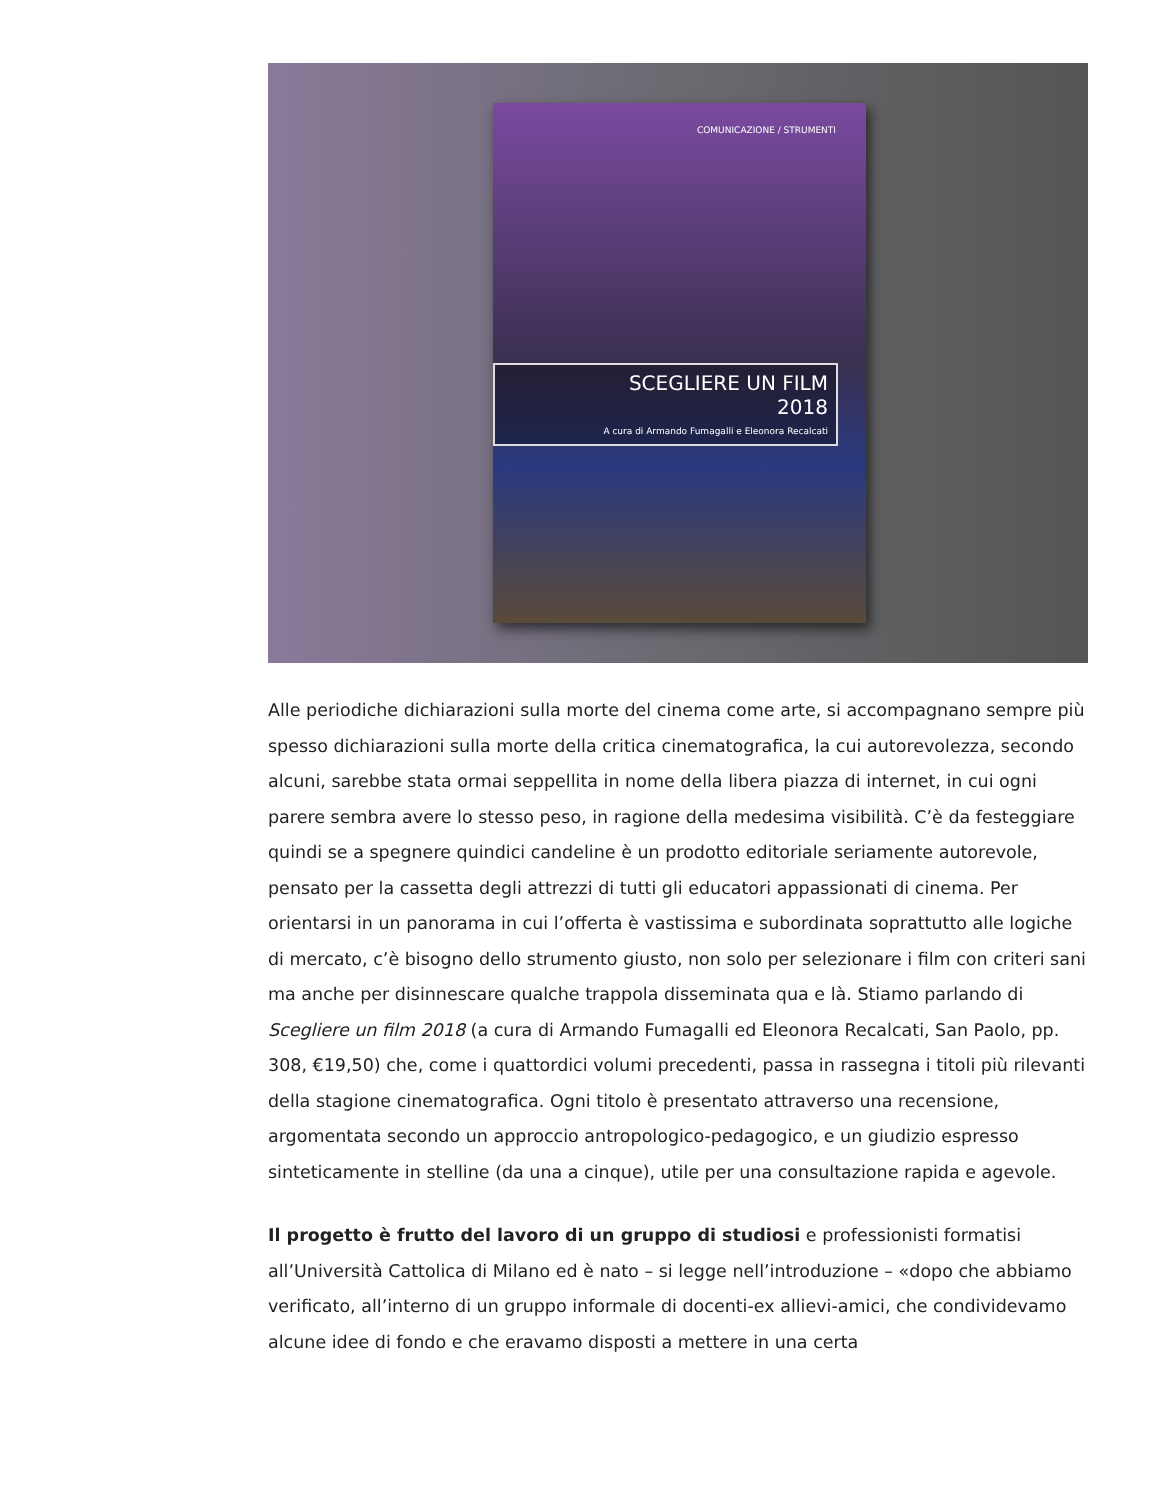COMUNICAZIONE / STRUMENTI
SCEGLIERE UN FILM
2018
A cura di Armando Fumagalli e Eleonora Recalcati
Alle periodiche dichiarazioni sulla morte del cinema come arte, si accompagnano sempre più spesso dichiarazioni sulla morte della critica cinematografica, la cui autorevolezza, secondo alcuni, sarebbe stata ormai seppellita in nome della libera piazza di internet, in cui ogni parere sembra avere lo stesso peso, in ragione della medesima visibilità. C’è da festeggiare quindi se a spegnere quindici candeline è un prodotto editoriale seriamente autorevole, pensato per la cassetta degli attrezzi di tutti gli educatori appassionati di cinema. Per orientarsi in un panorama in cui l’offerta è vastissima e subordinata soprattutto alle logiche di mercato, c’è bisogno dello strumento giusto, non solo per selezionare i film con criteri sani ma anche per disinnescare qualche trappola disseminata qua e là. Stiamo parlando di Scegliere un film 2018 (a cura di Armando Fumagalli ed Eleonora Recalcati, San Paolo, pp. 308, €19,50) che, come i quattordici volumi precedenti, passa in rassegna i titoli più rilevanti della stagione cinematografica. Ogni titolo è presentato attraverso una recensione, argomentata secondo un approccio antropologico-pedagogico, e un giudizio espresso sinteticamente in stelline (da una a cinque), utile per una consultazione rapida e agevole.
Il progetto è frutto del lavoro di un gruppo di studiosi e professionisti formatisi all’Università Cattolica di Milano ed è nato – si legge nell’introduzione – «dopo che abbiamo verificato, all’interno di un gruppo informale di docenti-ex allievi-amici, che condividevamo alcune idee di fondo e che eravamo disposti a mettere in una certa